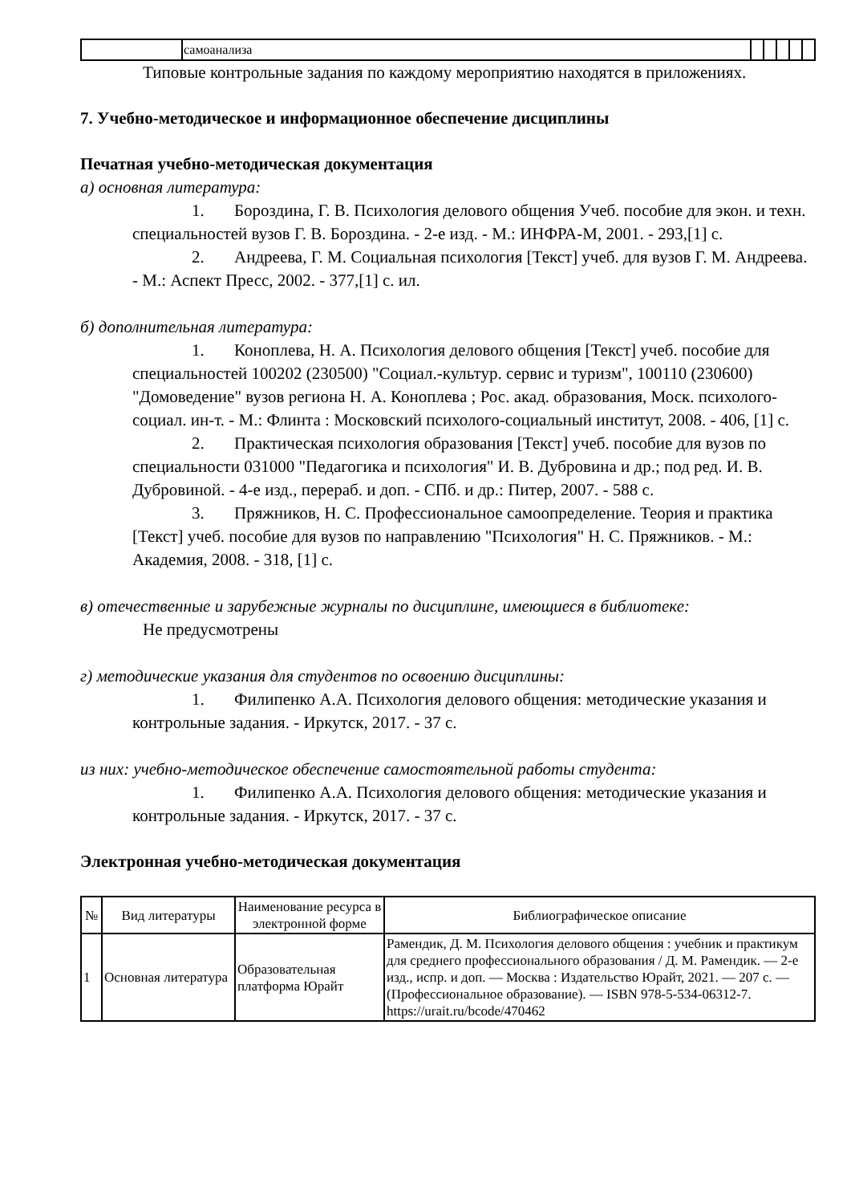| | самоанализа | | | | | |
Типовые контрольные задания по каждому мероприятию находятся в приложениях.
7. Учебно-методическое и информационное обеспечение дисциплины
Печатная учебно-методическая документация
а) основная литература:
1. Бороздина, Г. В. Психология делового общения Учеб. пособие для экон. и техн. специальностей вузов Г. В. Бороздина. - 2-е изд. - М.: ИНФРА-М, 2001. - 293,[1] с.
2. Андреева, Г. М. Социальная психология [Текст] учеб. для вузов Г. М. Андреева. - М.: Аспект Пресс, 2002. - 377,[1] с. ил.
б) дополнительная литература:
1. Коноплева, Н. А. Психология делового общения [Текст] учеб. пособие для специальностей 100202 (230500) "Социал.-культур. сервис и туризм", 100110 (230600) "Домоведение" вузов региона Н. А. Коноплева ; Рос. акад. образования, Моск. психолого-социал. ин-т. - М.: Флинта : Московский психолого-социальный институт, 2008. - 406, [1] с.
2. Практическая психология образования [Текст] учеб. пособие для вузов по специальности 031000 "Педагогика и психология" И. В. Дубровина и др.; под ред. И. В. Дубровиной. - 4-е изд., перераб. и доп. - СПб. и др.: Питер, 2007. - 588 с.
3. Пряжников, Н. С. Профессиональное самоопределение. Теория и практика [Текст] учеб. пособие для вузов по направлению "Психология" Н. С. Пряжников. - М.: Академия, 2008. - 318, [1] с.
в) отечественные и зарубежные журналы по дисциплине, имеющиеся в библиотеке:
Не предусмотрены
г) методические указания для студентов по освоению дисциплины:
1. Филипенко А.А. Психология делового общения: методические указания и контрольные задания. - Иркутск, 2017. - 37 с.
из них: учебно-методическое обеспечение самостоятельной работы студента:
1. Филипенко А.А. Психология делового общения: методические указания и контрольные задания. - Иркутск, 2017. - 37 с.
Электронная учебно-методическая документация
| № | Вид литературы | Наименование ресурса в электронной форме | Библиографическое описание |
| --- | --- | --- | --- |
| 1 | Основная литература | Образовательная платформа Юрайт | Рамендик, Д. М. Психология делового общения : учебник и практикум для среднего профессионального образования / Д. М. Рамендик. — 2-е изд., испр. и доп. — Москва : Издательство Юрайт, 2021. — 207 с. — (Профессиональное образование). — ISBN 978-5-534-06312-7. https://urait.ru/bcode/470462 |